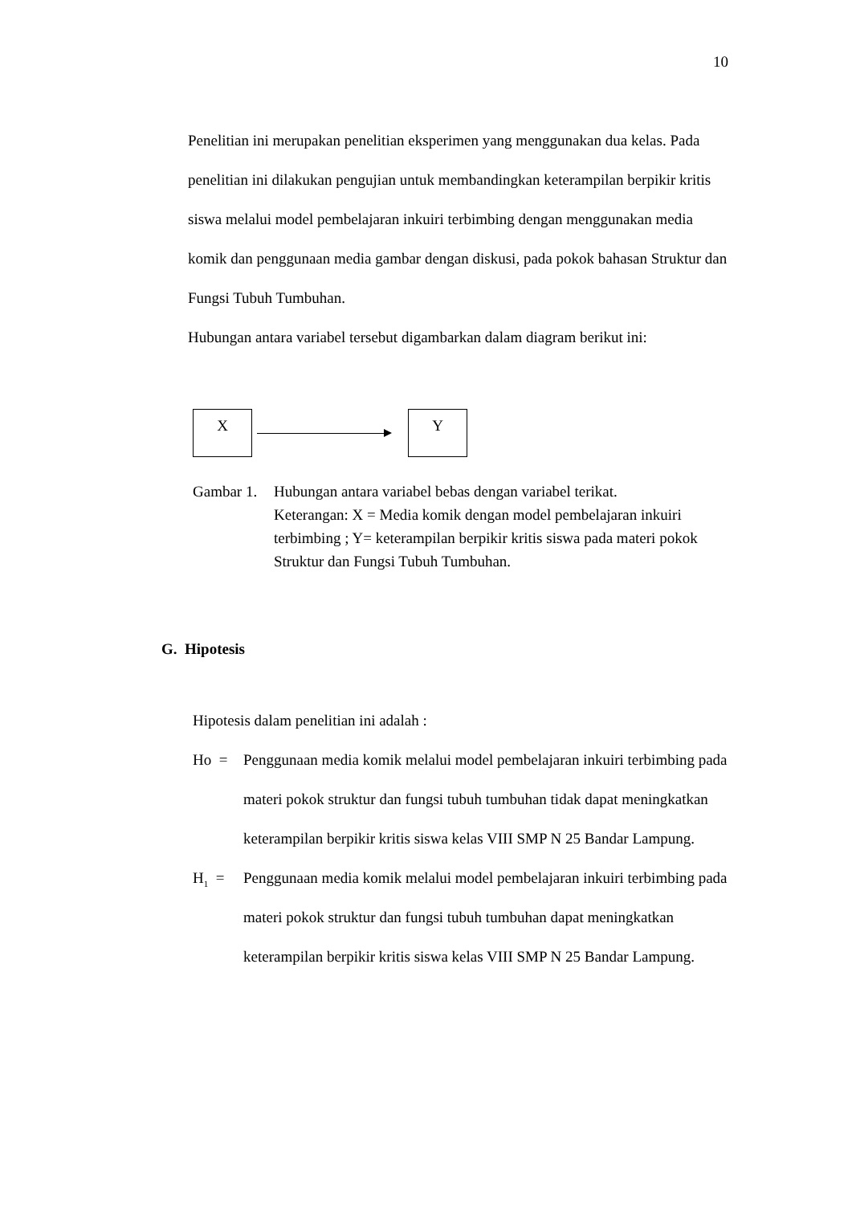10
Penelitian ini merupakan penelitian eksperimen yang menggunakan dua kelas. Pada penelitian ini dilakukan pengujian untuk membandingkan keterampilan berpikir kritis siswa melalui model pembelajaran inkuiri terbimbing dengan menggunakan media komik dan penggunaan media gambar dengan diskusi, pada pokok bahasan Struktur dan Fungsi Tubuh Tumbuhan.
Hubungan antara variabel tersebut digambarkan dalam diagram berikut ini:
X Y
Gambar 1.
Hubungan antara variabel bebas dengan variabel terikat.
Keterangan: X = Media komik dengan model pembelajaran inkuiri terbimbing ; Y= keterampilan berpikir kritis siswa pada materi pokok Struktur dan Fungsi Tubuh Tumbuhan.
G. Hipotesis
Hipotesis dalam penelitian ini adalah :
Ho = Penggunaan media komik melalui model pembelajaran inkuiri terbimbing pada materi pokok struktur dan fungsi tubuh tumbuhan tidak dapat meningkatkan keterampilan berpikir kritis siswa kelas VIII SMP N 25 Bandar Lampung.
H<sub>1</sub> = Penggunaan media komik melalui model pembelajaran inkuiri terbimbing pada materi pokok struktur dan fungsi tubuh tumbuhan dapat meningkatkan keterampilan berpikir kritis siswa kelas VIII SMP N 25 Bandar Lampung.